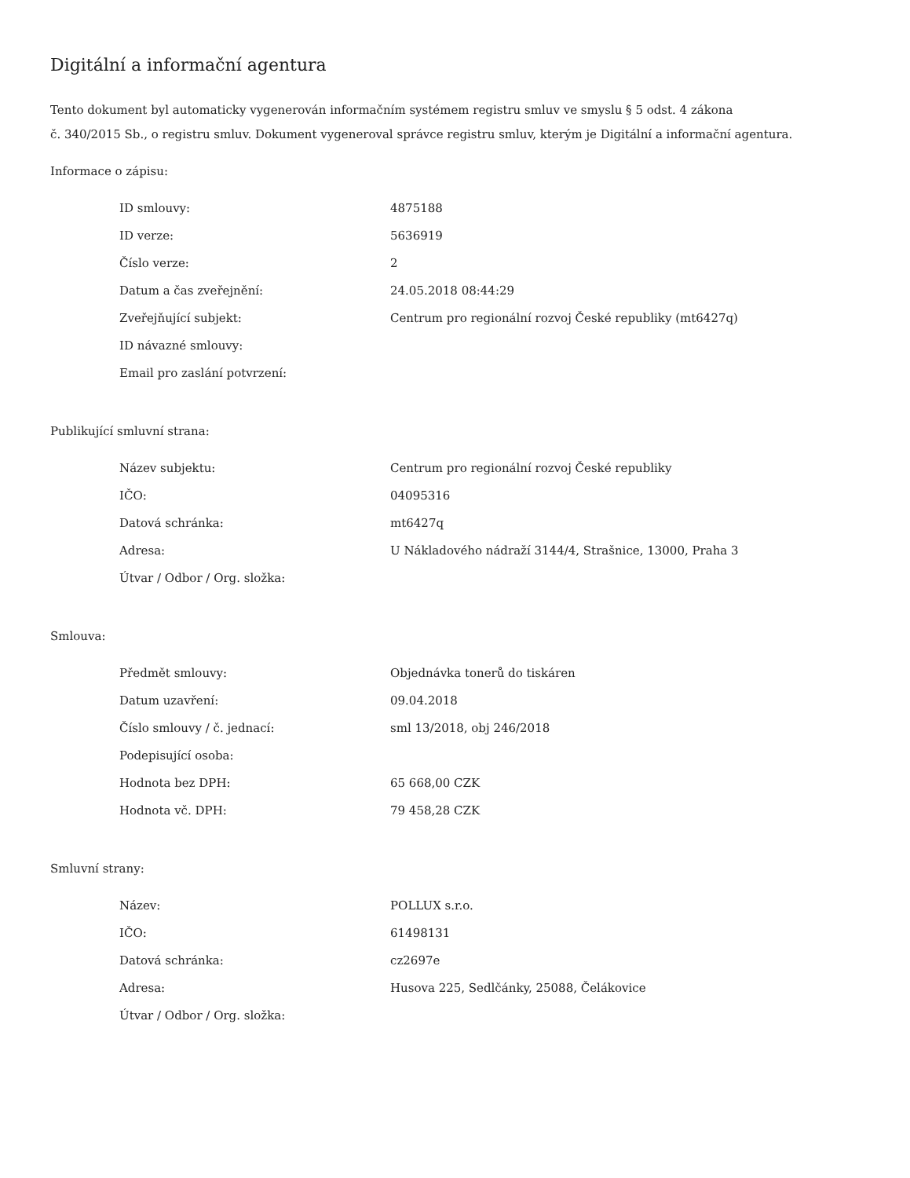Digitální a informační agentura
Tento dokument byl automaticky vygenerován informačním systémem registru smluv ve smyslu § 5 odst. 4 zákona
č. 340/2015 Sb., o registru smluv. Dokument vygeneroval správce registru smluv, kterým je Digitální a informační agentura.
Informace o zápisu:
| ID smlouvy: | 4875188 |
| ID verze: | 5636919 |
| Číslo verze: | 2 |
| Datum a čas zveřejnění: | 24.05.2018 08:44:29 |
| Zveřejňující subjekt: | Centrum pro regionální rozvoj České republiky (mt6427q) |
| ID návazné smlouvy: | |
| Email pro zaslání potvrzení: | |
Publikující smluvní strana:
| Název subjektu: | Centrum pro regionální rozvoj České republiky |
| IČO: | 04095316 |
| Datová schránka: | mt6427q |
| Adresa: | U Nákladového nádraží 3144/4, Strašnice, 13000, Praha 3 |
| Útvar / Odbor / Org. složka: | |
Smlouva:
| Předmět smlouvy: | Objednávka tonerů do tiskáren |
| Datum uzavření: | 09.04.2018 |
| Číslo smlouvy / č. jednací: | sml 13/2018, obj 246/2018 |
| Podepisující osoba: | |
| Hodnota bez DPH: | 65 668,00 CZK |
| Hodnota vč. DPH: | 79 458,28 CZK |
Smluvní strany:
| Název: | POLLUX s.r.o. |
| IČO: | 61498131 |
| Datová schránka: | cz2697e |
| Adresa: | Husova 225, Sedlčánky, 25088, Čelákovice |
| Útvar / Odbor / Org. složka: | |